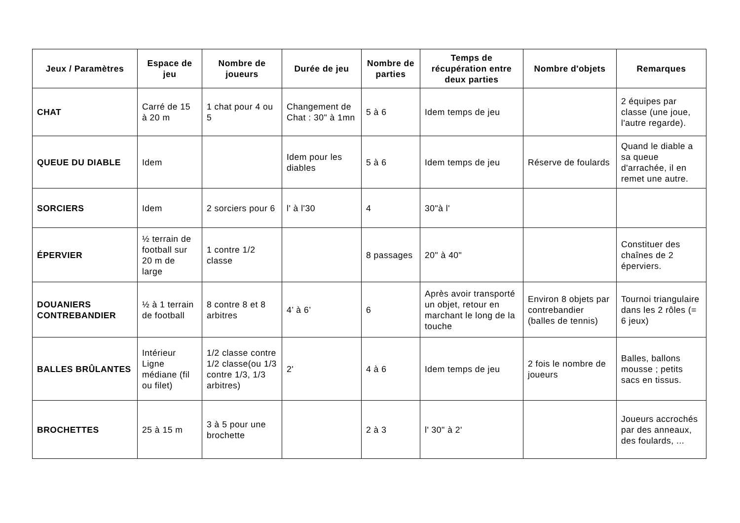| Jeux / Paramètres | Espace de jeu | Nombre de joueurs | Durée de jeu | Nombre de parties | Temps de récupération entre deux parties | Nombre d'objets | Remarques |
| --- | --- | --- | --- | --- | --- | --- | --- |
| CHAT | Carré de 15 à 20 m | 1 chat pour 4 ou 5 | Changement de Chat : 30" à 1mn | 5 à 6 | Idem temps de jeu | | 2 équipes par classe (une joue, l'autre regarde). |
| QUEUE DU DIABLE | Idem | | Idem pour les diables | 5 à 6 | Idem temps de jeu | Réserve de foulards | Quand le diable a sa queue d'arrachée, il en remet une autre. |
| SORCIERS | Idem | 2 sorciers pour 6 | l' à l'30 | 4 | 30"à l' | | |
| ÉPERVIER | ½ terrain de football sur 20 m de large | 1 contre 1/2 classe | | 8 passages | 20" à 40" | | Constituer des chaînes de 2 éperviers. |
| DOUANIERS CONTREBANDIER | ½ à 1 terrain de football | 8 contre 8 et 8 arbitres | 4’ à 6’ | 6 | Après avoir transporté un objet, retour en marchant le long de la touche | Environ 8 objets par contrebandier (balles de tennis) | Tournoi triangulaire dans les 2 rôles (= 6 jeux) |
| BALLES BRÛLANTES | Intérieur Ligne médiane (fil ou filet) | 1/2 classe contre 1/2 classe(ou 1/3 contre 1/3, 1/3 arbitres) | 2' | 4 à 6 | Idem temps de jeu | 2 fois le nombre de joueurs | Balles, ballons mousse ; petits sacs en tissus. |
| BROCHETTES | 25 à 15 m | 3 à 5 pour une brochette | | 2 à 3 | l' 30" à 2' | | Joueurs accrochés par des anneaux, des foulards, ... |